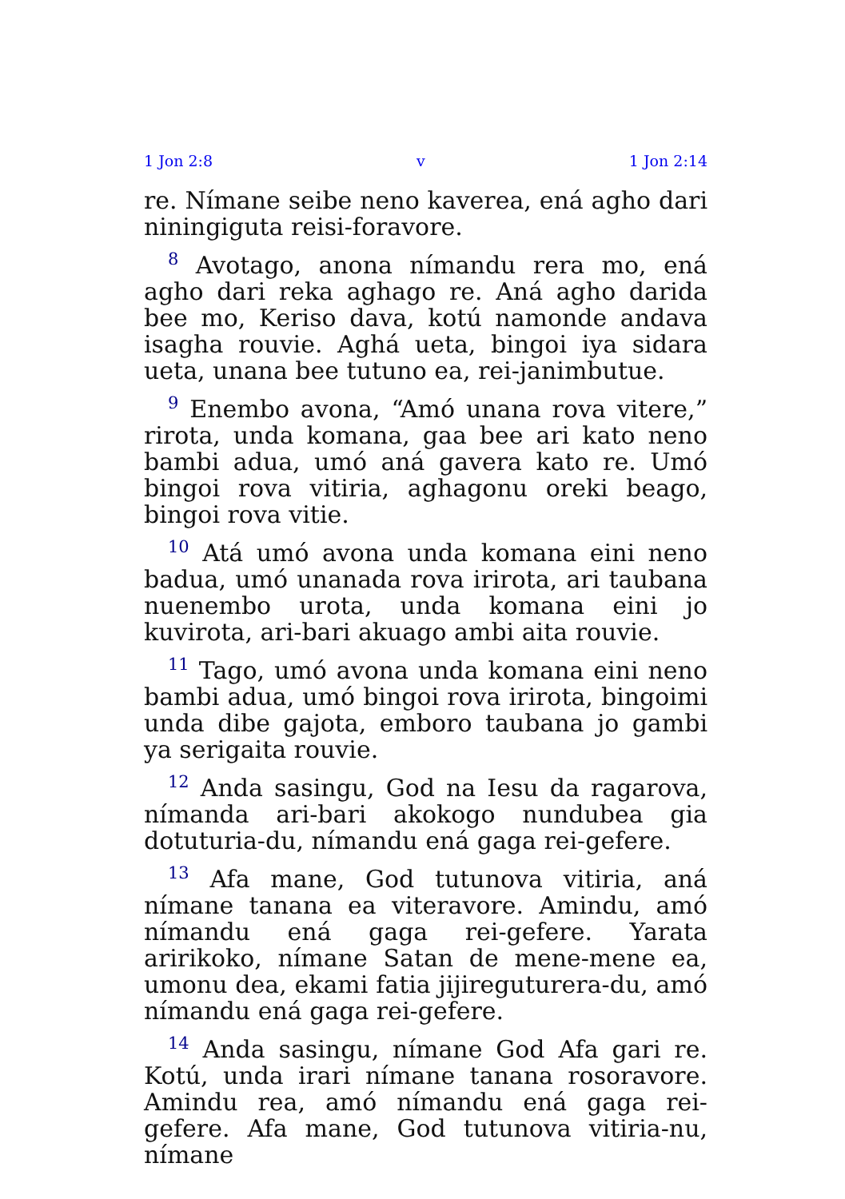1 Jon 2:8 v 1 Jon 2:14
re. Nímane seibe neno kaverea, ená agho dari niningiguta reisi-foravore.
<sup>8</sup> Avotago, anona nímandu rera mo, ená agho dari reka aghago re. Aná agho darida bee mo, Keriso dava, kotú namonde andava isagha rouvie. Aghá ueta, bingoi iya sidara ueta, unana bee tutuno ea, rei-janimbutue.
<sup>9</sup> Enembo avona, “Amó unana rova vitere,” rirota, unda komana, gaa bee ari kato neno bambi adua, umó aná gavera kato re. Umó bingoi rova vitiria, aghagonu oreki beago, bingoi rova vitie.
<sup>10</sup> Atá umó avona unda komana eini neno badua, umó unanada rova irirota, ari taubana nuenembo urota, unda komana eini jo kuvirota, ari-bari akuago ambi aita rouvie.
<sup>11</sup> Tago, umó avona unda komana eini neno bambi adua, umó bingoi rova irirota, bingoimi unda dibe gajota, emboro taubana jo gambi ya serigaita rouvie.
<sup>12</sup> Anda sasingu, God na Iesu da ragarova, nímanda ari-bari akokogo nundubea gia dotuturia-du, nímandu ená gaga rei-gefere.
<sup>13</sup> Afa mane, God tutunova vitiria, aná nímane tanana ea viteravore. Amindu, amó nímandu ená gaga rei-gefere. Yarata aririkoko, nímane Satan de mene-mene ea, umonu dea, ekami fatia jijireguturera-du, amó nímandu ená gaga rei-gefere.
<sup>14</sup> Anda sasingu, nímane God Afa gari re. Kotú, unda irari nímane tanana rosoravore. Amindu rea, amó nímandu ená gaga rei-gefere. Afa mane, God tutunova vitiria-nu, nímane